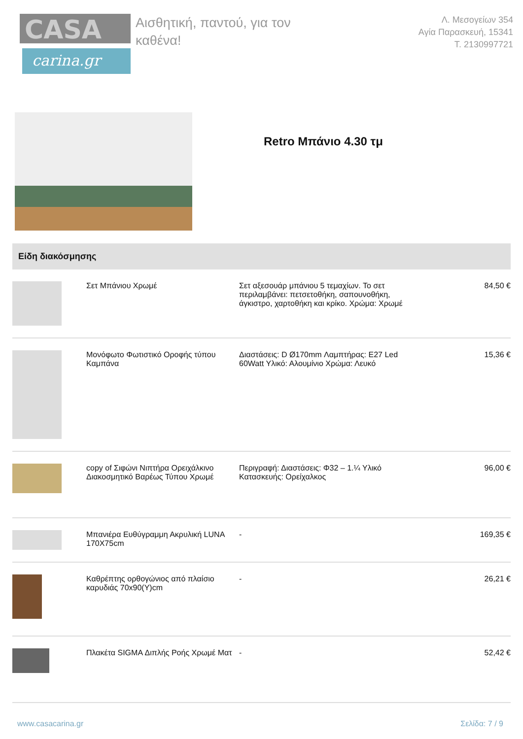CASA
carina.gr
Αισθητική, παντού, για τον καθένα!
Λ. Μεσογείων 354
Αγία Παρασκευή, 15341
Τ. 2130997721
Retro Μπάνιο 4.30 τμ
Είδη διακόσμησης
| | Σετ Μπάνιου Χρωμέ | Σετ αξεσουάρ μπάνιου 5 τεμαχίων. Το σετ περιλαμβάνει: πετσετοθήκη, σαπουνοθήκη, άγκιστρο, χαρτοθήκη και κρίκο. Χρώμα: Χρωμέ | 84,50 € |
| | Μονόφωτο Φωτιστικό Οροφής τύπου Καμπάνα | Διαστάσεις: D Ø170mm Λαμπτήρας: E27 Led 60Watt Υλικό: Αλουμίνιο Χρώμα: Λευκό | 15,36 € |
| | copy of Σιφώνι Νιπτήρα Ορειχάλκινο Διακοσμητικό Βαρέως Τύπου Χρωμέ | Περιγραφή: Διαστάσεις: Φ32 – 1.¼ Υλικό Κατασκευής: Ορείχαλκος | 96,00 € |
| | Μπανιέρα Ευθύγραμμη Ακρυλική LUNA 170X75cm | - | 169,35 € |
| | Καθρέπτης ορθογώνιος από πλαίσιο καρυδιάς 70x90(Υ)cm | - | 26,21 € |
| | Πλακέτα SIGMA Διπλής Ροής Χρωμέ Ματ | - | 52,42 € |
www.casacarina.gr Σελίδα: 7 / 9